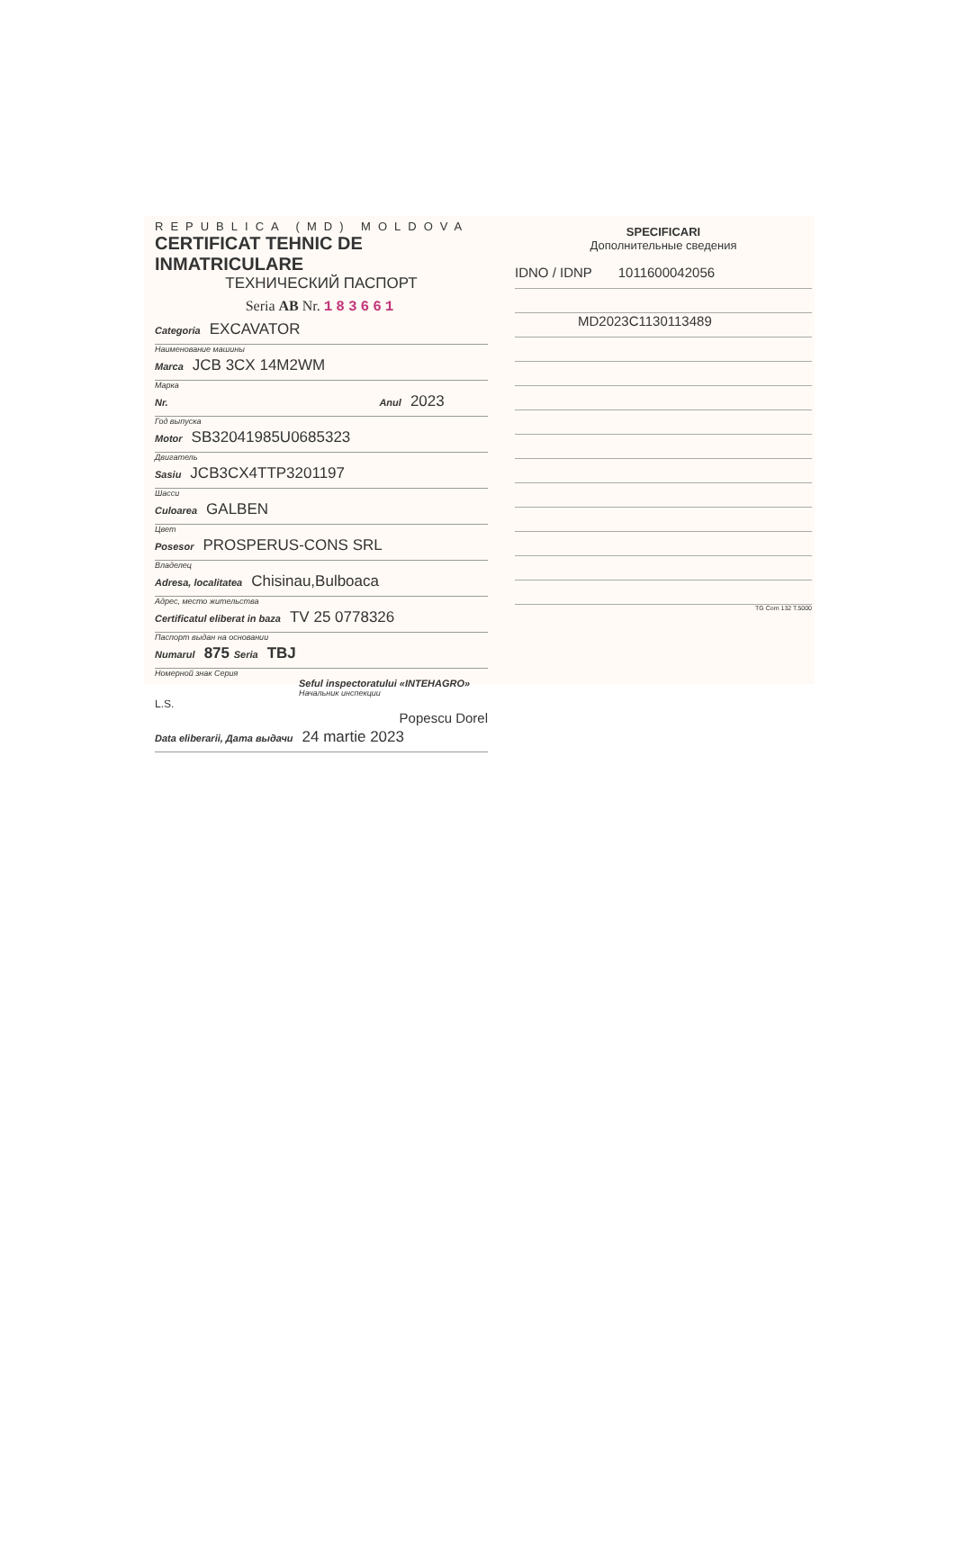REPUBLICA (MD) MOLDOVA
CERTIFICAT TEHNIC DE INMATRICULARE
ТЕХНИЧЕСКИЙ ПАСПОРТ
Seria AB Nr. 183661
Categoria EXCAVATOR
Наименование машины
Marca JCB 3CX 14M2WM
Марка
Nr. Anul 2023
Год выпуска
Motor SB32041985U0685323
Двигатель
Sasiu JCB3CX4TTP3201197
Шасси
Culoarea GALBEN
Цвет
Posesor PROSPERUS-CONS SRL
Владелец
Adresa, localitatea Chisinau,Bulboaca
Адрес, место жительства
Certificatul eliberat in baza TV 25 0778326
Паспорт выдан на основании
Numarul 875 Seria TBJ
Номерной знак Серия
Seful inspectoratului «INTEHAGRO»
Начальник инспекции
L.S.
Popescu Dorel
Data eliberarii, Дата выдачи 24 martie 2023
SPECIFICARI
Дополнительные сведения
IDNO / IDNP 1011600042056
MD2023C1130113489
TG Com 132 T.5000